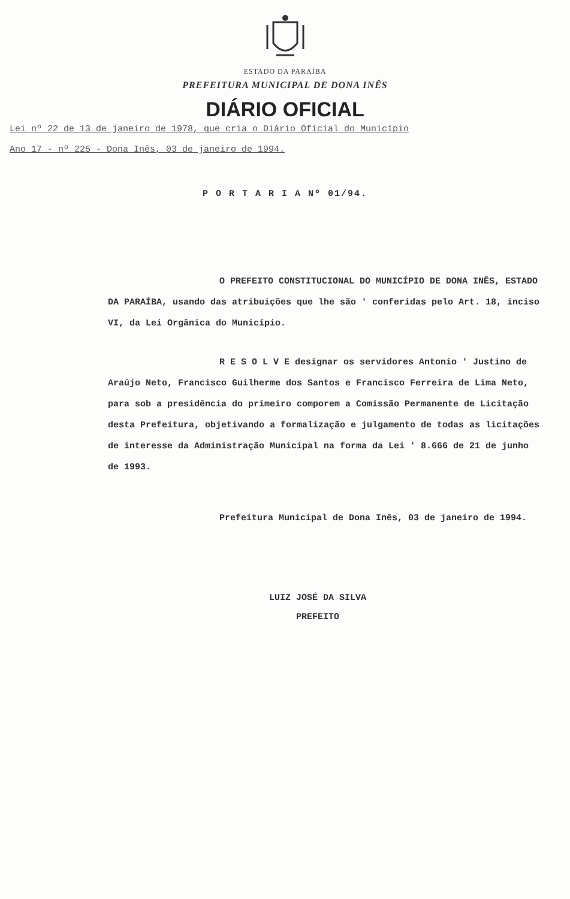ESTADO DA PARAÍBA
PREFEITURA MUNICIPAL DE DONA INÊS
DIÁRIO OFICIAL
Lei nº 22 de 13 de janeiro de 1978, que cria o Diário Oficial do Município
Ano 17 - nº 225 - Dona Inês, 03 de janeiro de 1994.
P O R T A R I A Nº 01/94.
O PREFEITO CONSTITUCIONAL DO MUNICÍPIO DE DONA INÊS, ESTADO DA PARAÍBA, usando das atribuições que lhe são ' conferidas pelo Art. 18, inciso VI, da Lei Orgânica do Município.
R E S O L V E designar os servidores Antonio ' Justino de Araújo Neto, Francisco Guilherme dos Santos e Francisco Ferreira de Lima Neto, para sob a presidência do primeiro comporem a Comissão Permanente de Licitação desta Prefeitura, objetivando a formalização e julgamento de todas as licitações de interesse da Administração Municipal na forma da Lei ' 8.666 de 21 de junho de 1993.
Prefeitura Municipal de Dona Inês, 03 de janeiro de 1994.
LUIZ JOSÉ DA SILVA
PREFEITO